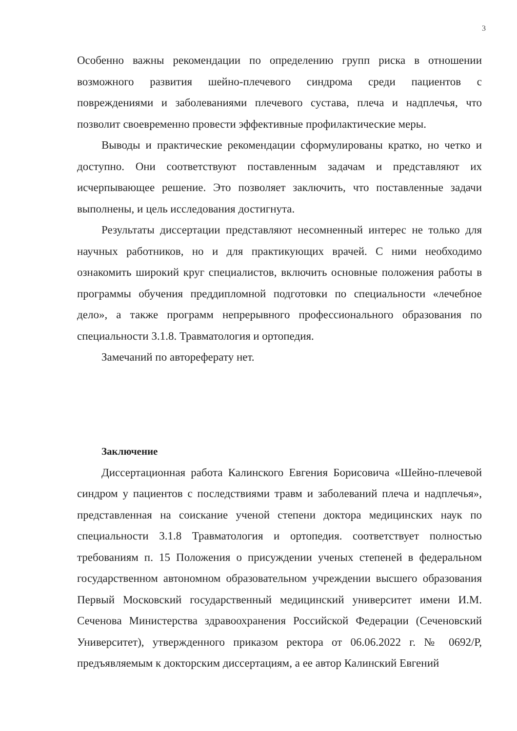3
Особенно важны рекомендации по определению групп риска в отношении возможного развития шейно-плечевого синдрома среди пациентов с повреждениями и заболеваниями плечевого сустава, плеча и надплечья, что позволит своевременно провести эффективные профилактические меры.
Выводы и практические рекомендации сформулированы кратко, но четко и доступно. Они соответствуют поставленным задачам и представляют их исчерпывающее решение. Это позволяет заключить, что поставленные задачи выполнены, и цель исследования достигнута.
Результаты диссертации представляют несомненный интерес не только для научных работников, но и для практикующих врачей. С ними необходимо ознакомить широкий круг специалистов, включить основные положения работы в программы обучения преддипломной подготовки по специальности «лечебное дело», а также программ непрерывного профессионального образования по специальности 3.1.8. Травматология и ортопедия.
Замечаний по автореферату нет.
Заключение
Диссертационная работа Калинского Евгения Борисовича «Шейно-плечевой синдром у пациентов с последствиями травм и заболеваний плеча и надплечья», представленная на соискание ученой степени доктора медицинских наук по специальности 3.1.8 Травматология и ортопедия. соответствует полностью требованиям п. 15 Положения о присуждении ученых степеней в федеральном государственном автономном образовательном учреждении высшего образования Первый Московский государственный медицинский университет имени И.М. Сеченова Министерства здравоохранения Российской Федерации (Сеченовский Университет), утвержденного приказом ректора от 06.06.2022 г. № 0692/Р, предъявляемым к докторским диссертациям, а ее автор Калинский Евгений